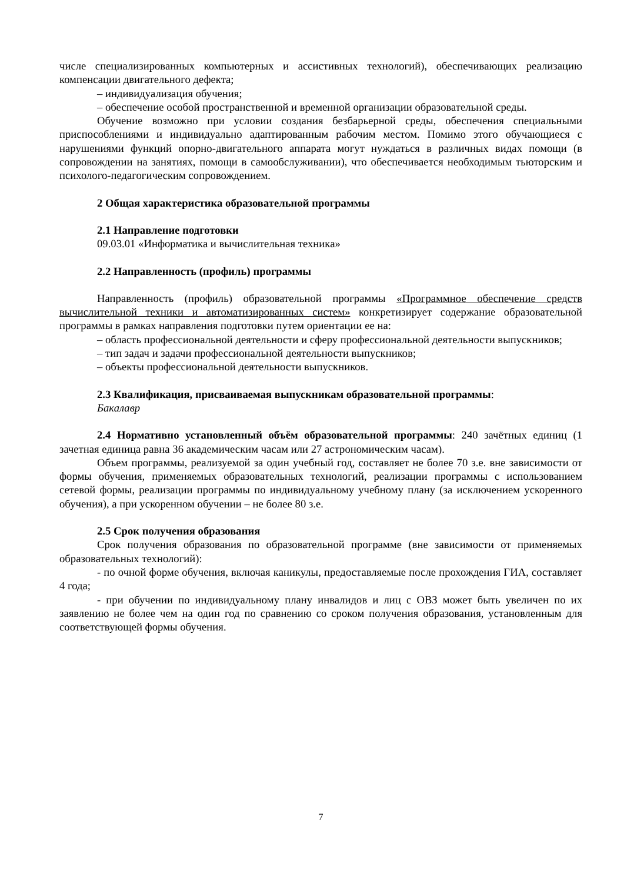числе специализированных компьютерных и ассистивных технологий), обеспечивающих реализацию компенсации двигательного дефекта;
– индивидуализация обучения;
– обеспечение особой пространственной и временной организации образовательной среды.
Обучение возможно при условии создания безбарьерной среды, обеспечения специальными приспособлениями и индивидуально адаптированным рабочим местом. Помимо этого обучающиеся с нарушениями функций опорно-двигательного аппарата могут нуждаться в различных видах помощи (в сопровождении на занятиях, помощи в самообслуживании), что обеспечивается необходимым тьюторским и психолого-педагогическим сопровождением.
2 Общая характеристика образовательной программы
2.1 Направление подготовки
09.03.01 «Информатика и вычислительная техника»
2.2 Направленность (профиль) программы
Направленность (профиль) образовательной программы «Программное обеспечение средств вычислительной техники и автоматизированных систем» конкретизирует содержание образовательной программы в рамках направления подготовки путем ориентации ее на:
– область профессиональной деятельности и сферу профессиональной деятельности выпускников;
– тип задач и задачи профессиональной деятельности выпускников;
– объекты профессиональной деятельности выпускников.
2.3 Квалификация, присваиваемая выпускникам образовательной программы:
Бакалавр
2.4 Нормативно установленный объём образовательной программы: 240 зачётных единиц (1 зачетная единица равна 36 академическим часам или 27 астрономическим часам).
Объем программы, реализуемой за один учебный год, составляет не более 70 з.е. вне зависимости от формы обучения, применяемых образовательных технологий, реализации программы с использованием сетевой формы, реализации программы по индивидуальному учебному плану (за исключением ускоренного обучения), а при ускоренном обучении – не более 80 з.е.
2.5 Срок получения образования
Срок получения образования по образовательной программе (вне зависимости от применяемых образовательных технологий):
- по очной форме обучения, включая каникулы, предоставляемые после прохождения ГИА, составляет 4 года;
- при обучении по индивидуальному плану инвалидов и лиц с ОВЗ может быть увеличен по их заявлению не более чем на один год по сравнению со сроком получения образования, установленным для соответствующей формы обучения.
7